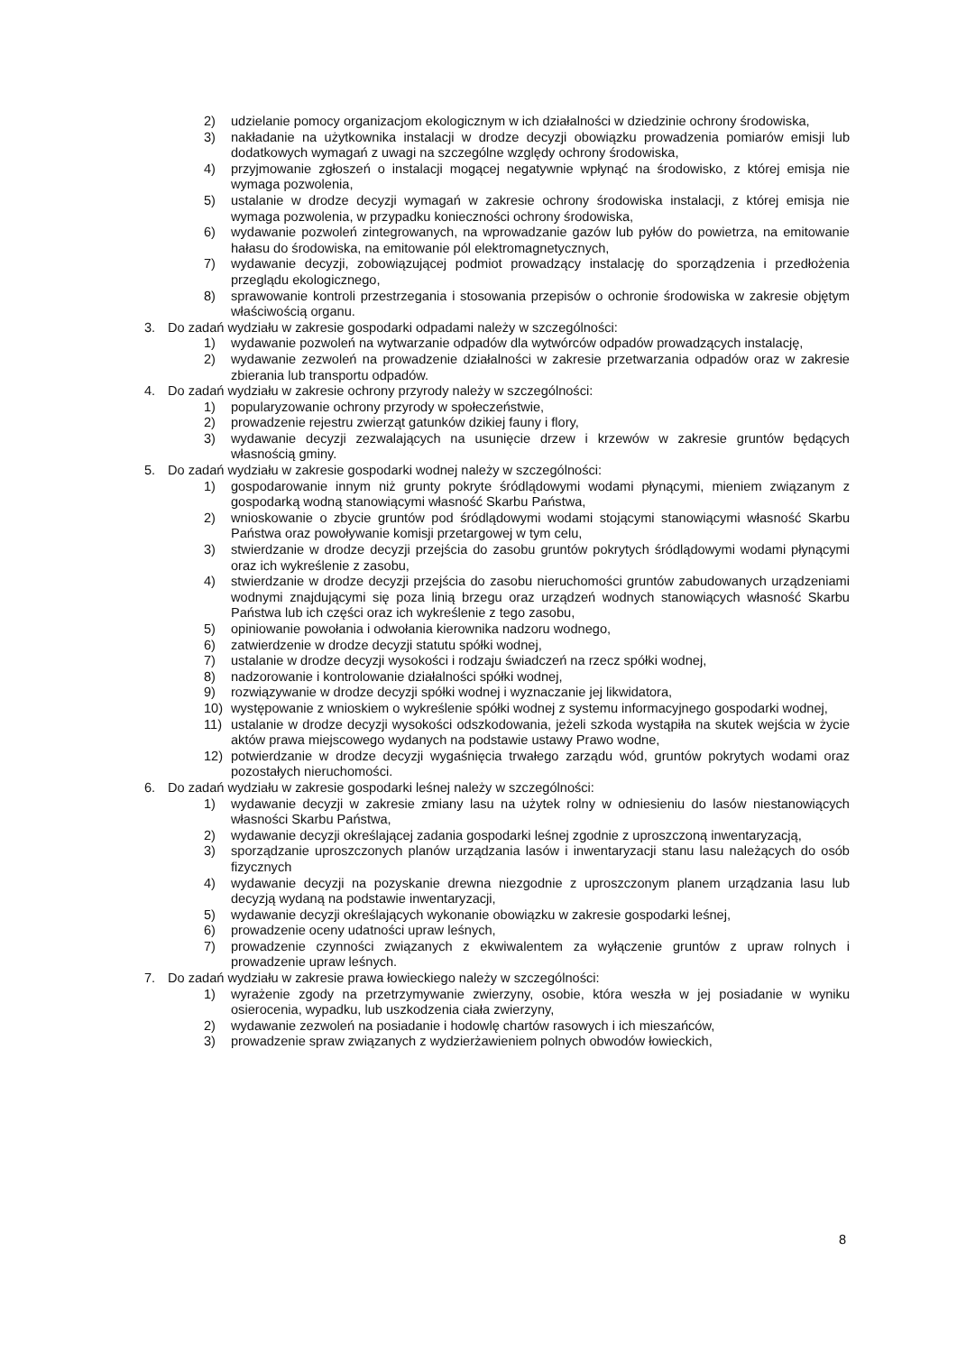2) udzielanie pomocy organizacjom ekologicznym w ich działalności w dziedzinie ochrony środowiska,
3) nakładanie na użytkownika instalacji w drodze decyzji obowiązku prowadzenia pomiarów emisji lub dodatkowych wymagań z uwagi na szczególne względy ochrony środowiska,
4) przyjmowanie zgłoszeń o instalacji mogącej negatywnie wpłynąć na środowisko, z której emisja nie wymaga pozwolenia,
5) ustalanie w drodze decyzji wymagań w zakresie ochrony środowiska instalacji, z której emisja nie wymaga pozwolenia, w przypadku konieczności ochrony środowiska,
6) wydawanie pozwoleń zintegrowanych, na wprowadzanie gazów lub pyłów do powietrza, na emitowanie hałasu do środowiska, na emitowanie pól elektromagnetycznych,
7) wydawanie decyzji, zobowiązującej podmiot prowadzący instalację do sporządzenia i przedłożenia przeglądu ekologicznego,
8) sprawowanie kontroli przestrzegania i stosowania przepisów o ochronie środowiska w zakresie objętym właściwością organu.
3. Do zadań wydziału w zakresie gospodarki odpadami należy w szczególności:
1) wydawanie pozwoleń na wytwarzanie odpadów dla wytwórców odpadów prowadzących instalację,
2) wydawanie zezwoleń na prowadzenie działalności w zakresie przetwarzania odpadów oraz w zakresie zbierania lub transportu odpadów.
4. Do zadań wydziału w zakresie ochrony przyrody należy w szczególności:
1) popularyzowanie ochrony przyrody w społeczeństwie,
2) prowadzenie rejestru zwierząt gatunków dzikiej fauny i flory,
3) wydawanie decyzji zezwalających na usunięcie drzew i krzewów w zakresie gruntów będących własnością gminy.
5. Do zadań wydziału w zakresie gospodarki wodnej należy w szczególności:
1) gospodarowanie innym niż grunty pokryte śródlądowymi wodami płynącymi, mieniem związanym z gospodarką wodną stanowiącymi własność Skarbu Państwa,
2) wnioskowanie o zbycie gruntów pod śródlądowymi wodami stojącymi stanowiącymi własność Skarbu Państwa oraz powoływanie komisji przetargowej w tym celu,
3) stwierdzanie w drodze decyzji przejścia do zasobu gruntów pokrytych śródlądowymi wodami płynącymi oraz ich wykreślenie z zasobu,
4) stwierdzanie w drodze decyzji przejścia do zasobu nieruchomości gruntów zabudowanych urządzeniami wodnymi znajdującymi się poza linią brzegu oraz urządzeń wodnych stanowiących własność Skarbu Państwa lub ich części oraz ich wykreślenie z tego zasobu,
5) opiniowanie powołania i odwołania kierownika nadzoru wodnego,
6) zatwierdzenie w drodze decyzji statutu spółki wodnej,
7) ustalanie w drodze decyzji wysokości i rodzaju świadczeń na rzecz spółki wodnej,
8) nadzorowanie i kontrolowanie działalności spółki wodnej,
9) rozwiązywanie w drodze decyzji spółki wodnej i wyznaczanie jej likwidatora,
10) występowanie z wnioskiem o wykreślenie spółki wodnej z systemu informacyjnego gospodarki wodnej,
11) ustalanie w drodze decyzji wysokości odszkodowania, jeżeli szkoda wystąpiła na skutek wejścia w życie aktów prawa miejscowego wydanych na podstawie ustawy Prawo wodne,
12) potwierdzanie w drodze decyzji wygaśnięcia trwałego zarządu wód, gruntów pokrytych wodami oraz pozostałych nieruchomości.
6. Do zadań wydziału w zakresie gospodarki leśnej należy w szczególności:
1) wydawanie decyzji w zakresie zmiany lasu na użytek rolny w odniesieniu do lasów niestanowiących własności Skarbu Państwa,
2) wydawanie decyzji określającej zadania gospodarki leśnej zgodnie z uproszczoną inwentaryzacją,
3) sporządzanie uproszczonych planów urządzania lasów i inwentaryzacji stanu lasu należących do osób fizycznych
4) wydawanie decyzji na pozyskanie drewna niezgodnie z uproszczonym planem urządzania lasu lub decyzją wydaną na podstawie inwentaryzacji,
5) wydawanie decyzji określających wykonanie obowiązku w zakresie gospodarki leśnej,
6) prowadzenie oceny udatności upraw leśnych,
7) prowadzenie czynności związanych z ekwiwalentem za wyłączenie gruntów z upraw rolnych i prowadzenie upraw leśnych.
7. Do zadań wydziału w zakresie prawa łowieckiego należy w szczególności:
1) wyrażenie zgody na przetrzymywanie zwierzyny, osobie, która weszła w jej posiadanie w wyniku osierocenia, wypadku, lub uszkodzenia ciała zwierzyny,
2) wydawanie zezwoleń na posiadanie i hodowlę chartów rasowych i ich mieszańców,
3) prowadzenie spraw związanych z wydzierżawieniem polnych obwodów łowieckich,
8